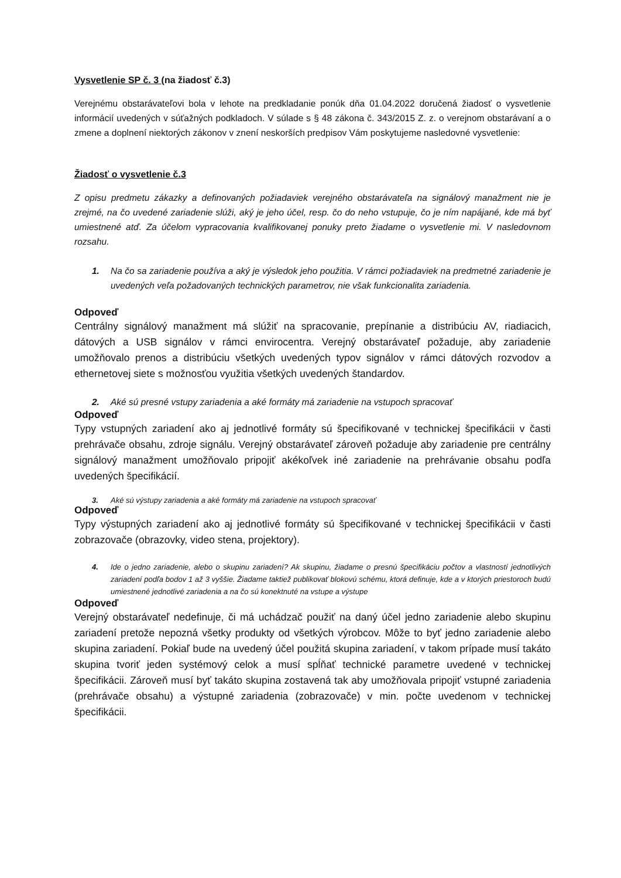Vysvetlenie SP č. 3 (na žiadosť č.3)
Verejnému obstarávateľovi bola v lehote na predkladanie ponúk dňa 01.04.2022 doručená žiadosť o vysvetlenie informácií uvedených v súťažných podkladoch. V súlade s § 48 zákona č. 343/2015 Z. z. o verejnom obstarávaní a o zmene a doplnení niektorých zákonov v znení neskorších predpisov Vám poskytujeme nasledovné vysvetlenie:
Žiadosť o vysvetlenie č.3
Z opisu predmetu zákazky a definovaných požiadaviek verejného obstarávateľa na signálový manažment nie je zrejmé, na čo uvedené zariadenie slúži, aký je jeho účel, resp. čo do neho vstupuje, čo je ním napájané, kde má byť umiestnené atď. Za účelom vypracovania kvalifikovanej ponuky preto žiadame o vysvetlenie mi. V nasledovnom rozsahu.
1. Na čo sa zariadenie používa a aký je výsledok jeho použitia. V rámci požiadaviek na predmetné zariadenie je uvedených veľa požadovaných technických parametrov, nie však funkcionalita zariadenia.
Odpoveď
Centrálny signálový manažment má slúžiť na spracovanie, prepínanie a distribúciu AV, riadiacich, dátových a USB signálov v rámci envirocentra. Verejný obstarávateľ požaduje, aby zariadenie umožňovalo prenos a distribúciu všetkých uvedených typov signálov v rámci dátových rozvodov a ethernetovej siete s možnosťou využitia všetkých uvedených štandardov.
2. Aké sú presné vstupy zariadenia a aké formáty má zariadenie na vstupoch spracovať
Odpoveď
Typy vstupných zariadení ako aj jednotlivé formáty sú špecifikované v technickej špecifikácii v časti prehrávače obsahu, zdroje signálu. Verejný obstarávateľ zároveň požaduje aby zariadenie pre centrálny signálový manažment umožňovalo pripojiť akékoľvek iné zariadenie na prehrávanie obsahu podľa uvedených špecifikácií.
3. Aké sú výstupy zariadenia a aké formáty má zariadenie na vstupoch spracovať
Odpoveď
Typy výstupných zariadení ako aj jednotlivé formáty sú špecifikované v technickej špecifikácii v časti zobrazovače (obrazovky, video stena, projektory).
4. Ide o jedno zariadenie, alebo o skupinu zariadení? Ak skupinu, žiadame o presnú špecifikáciu počtov a vlastností jednotlivých zariadení podľa bodov 1 až 3 vyššie. Žiadame taktiež publikovať blokovú schému, ktorá definuje, kde a v ktorých priestoroch budú umiestnené jednotlivé zariadenia a na čo sú konektnuté na vstupe a výstupe
Odpoveď
Verejný obstarávateľ nedefinuje, či má uchádzač použiť na daný účel jedno zariadenie alebo skupinu zariadení pretože nepozná všetky produkty od všetkých výrobcov. Môže to byť jedno zariadenie alebo skupina zariadení. Pokiaľ bude na uvedený účel použitá skupina zariadení, v takom prípade musí takáto skupina tvoriť jeden systémový celok a musí spĺňať technické parametre uvedené v technickej špecifikácii. Zároveň musí byť takáto skupina zostavená tak aby umožňovala pripojiť vstupné zariadenia (prehrávače obsahu) a výstupné zariadenia (zobrazovače) v min. počte uvedenom v technickej špecifikácii.